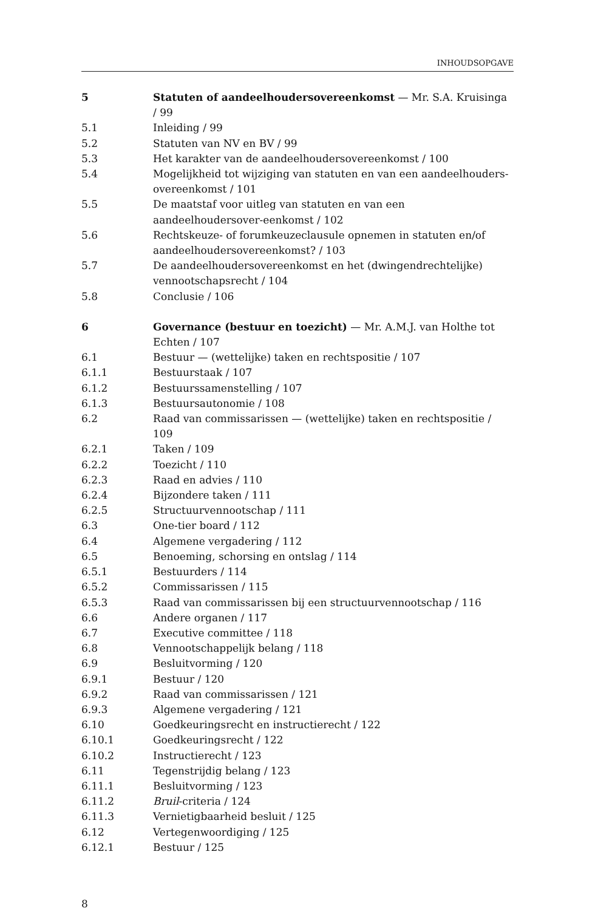INHOUDSOPGAVE
| 5 | Statuten of aandeelhoudersovereenkomst — Mr. S.A. Kruisinga / 99 |
| 5.1 | Inleiding / 99 |
| 5.2 | Statuten van NV en BV / 99 |
| 5.3 | Het karakter van de aandeelhoudersovereenkomst / 100 |
| 5.4 | Mogelijkheid tot wijziging van statuten en van een aandeelhouders-overeenkomst / 101 |
| 5.5 | De maatstaf voor uitleg van statuten en van een aandeelhoudersover-eenkomst / 102 |
| 5.6 | Rechtskeuze- of forumkeuzeclausule opnemen in statuten en/of aandeelhoudersovereenkomst? / 103 |
| 5.7 | De aandeelhoudersovereenkomst en het (dwingendrechtelijke) vennootschapsrecht / 104 |
| 5.8 | Conclusie / 106 |
| 6 | Governance (bestuur en toezicht) — Mr. A.M.J. van Holthe tot Echten / 107 |
| 6.1 | Bestuur — (wettelijke) taken en rechtspositie / 107 |
| 6.1.1 | Bestuurstaak / 107 |
| 6.1.2 | Bestuurssamenstelling / 107 |
| 6.1.3 | Bestuursautonomie / 108 |
| 6.2 | Raad van commissarissen — (wettelijke) taken en rechtspositie / 109 |
| 6.2.1 | Taken / 109 |
| 6.2.2 | Toezicht / 110 |
| 6.2.3 | Raad en advies / 110 |
| 6.2.4 | Bijzondere taken / 111 |
| 6.2.5 | Structuurvennootschap / 111 |
| 6.3 | One-tier board / 112 |
| 6.4 | Algemene vergadering / 112 |
| 6.5 | Benoeming, schorsing en ontslag / 114 |
| 6.5.1 | Bestuurders / 114 |
| 6.5.2 | Commissarissen / 115 |
| 6.5.3 | Raad van commissarissen bij een structuurvennootschap / 116 |
| 6.6 | Andere organen / 117 |
| 6.7 | Executive committee / 118 |
| 6.8 | Vennootschappelijk belang / 118 |
| 6.9 | Besluitvorming / 120 |
| 6.9.1 | Bestuur / 120 |
| 6.9.2 | Raad van commissarissen / 121 |
| 6.9.3 | Algemene vergadering / 121 |
| 6.10 | Goedkeuringsrecht en instructierecht / 122 |
| 6.10.1 | Goedkeuringsrecht / 122 |
| 6.10.2 | Instructierecht / 123 |
| 6.11 | Tegenstrijdig belang / 123 |
| 6.11.1 | Besluitvorming / 123 |
| 6.11.2 | Bruil -criteria / 124 |
| 6.11.3 | Vernietigbaarheid besluit / 125 |
| 6.12 | Vertegenwoordiging / 125 |
| 6.12.1 | Bestuur / 125 |
8